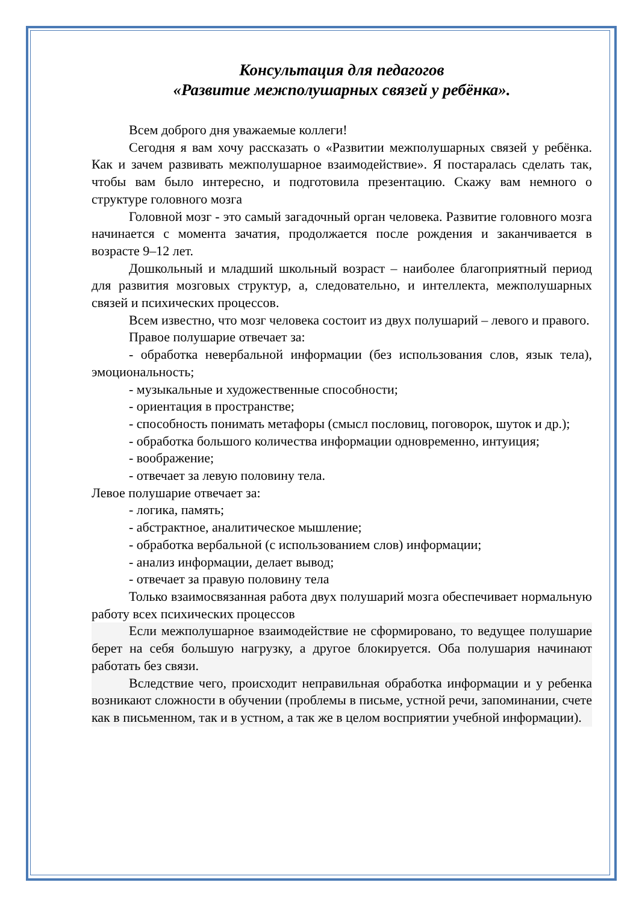Консультация для педагогов
«Развитие межполушарных связей у ребёнка».
Всем доброго дня уважаемые коллеги!
Сегодня я вам хочу рассказать о «Развитии межполушарных связей у ребёнка. Как и зачем развивать межполушарное взаимодействие». Я постаралась сделать так, чтобы вам было интересно, и подготовила презентацию. Скажу вам немного о структуре головного мозга
Головной мозг - это самый загадочный орган человека. Развитие головного мозга начинается с момента зачатия, продолжается после рождения и заканчивается в возрасте 9–12 лет.
Дошкольный и младший школьный возраст – наиболее благоприятный период для развития мозговых структур, а, следовательно, и интеллекта, межполушарных связей и психических процессов.
Всем известно, что мозг человека состоит из двух полушарий – левого и правого.
Правое полушарие отвечает за:
- обработка невербальной информации (без использования слов, язык тела), эмоциональность;
- музыкальные и художественные способности;
- ориентация в пространстве;
- способность понимать метафоры (смысл пословиц, поговорок, шуток и др.);
- обработка большого количества информации одновременно, интуиция;
- воображение;
- отвечает за левую половину тела.
Левое полушарие отвечает за:
- логика, память;
- абстрактное, аналитическое мышление;
- обработка вербальной (с использованием слов) информации;
- анализ информации, делает вывод;
- отвечает за правую половину тела
Только взаимосвязанная работа двух полушарий мозга обеспечивает нормальную работу всех психических процессов
Если межполушарное взаимодействие не сформировано, то ведущее полушарие берет на себя большую нагрузку, а другое блокируется. Оба полушария начинают работать без связи.
Вследствие чего, происходит неправильная обработка информации и у ребенка возникают сложности в обучении (проблемы в письме, устной речи, запоминании, счете как в письменном, так и в устном, а так же в целом восприятии учебной информации).